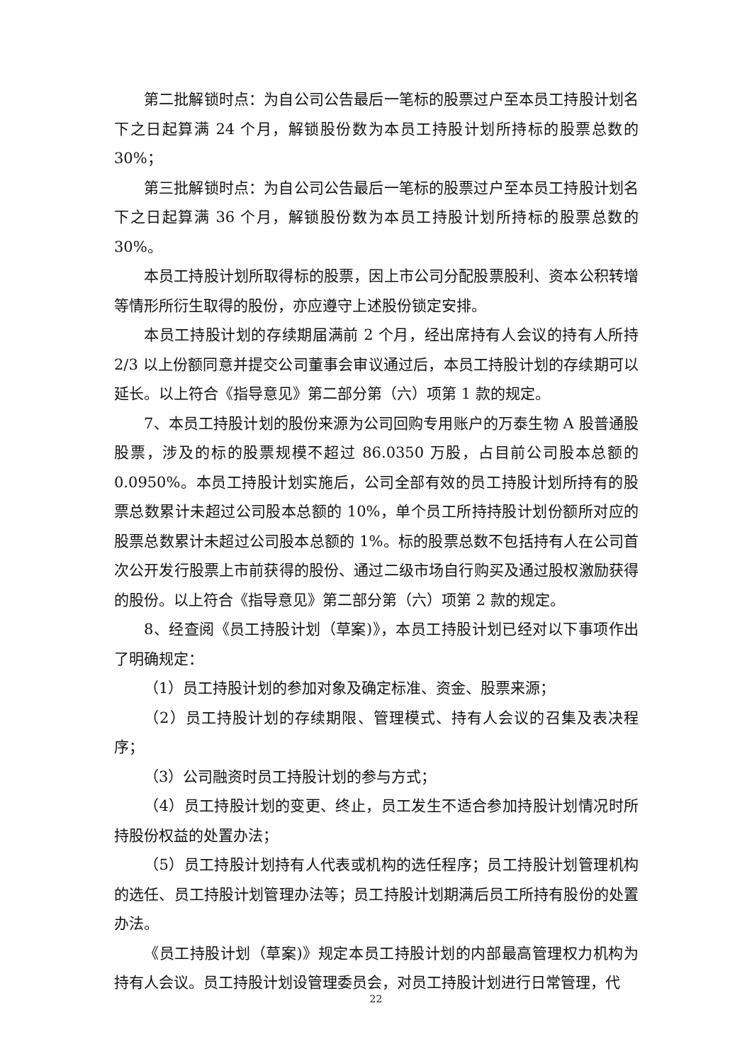第二批解锁时点：为自公司公告最后一笔标的股票过户至本员工持股计划名下之日起算满 24 个月，解锁股份数为本员工持股计划所持标的股票总数的 30%；
第三批解锁时点：为自公司公告最后一笔标的股票过户至本员工持股计划名下之日起算满 36 个月，解锁股份数为本员工持股计划所持标的股票总数的 30%。
本员工持股计划所取得标的股票，因上市公司分配股票股利、资本公积转增等情形所衍生取得的股份，亦应遵守上述股份锁定安排。
本员工持股计划的存续期届满前 2 个月，经出席持有人会议的持有人所持 2/3 以上份额同意并提交公司董事会审议通过后，本员工持股计划的存续期可以延长。以上符合《指导意见》第二部分第（六）项第 1 款的规定。
7、本员工持股计划的股份来源为公司回购专用账户的万泰生物 A 股普通股股票，涉及的标的股票规模不超过 86.0350 万股，占目前公司股本总额的 0.0950%。本员工持股计划实施后，公司全部有效的员工持股计划所持有的股票总数累计未超过公司股本总额的 10%，单个员工所持持股计划份额所对应的股票总数累计未超过公司股本总额的 1%。标的股票总数不包括持有人在公司首次公开发行股票上市前获得的股份、通过二级市场自行购买及通过股权激励获得的股份。以上符合《指导意见》第二部分第（六）项第 2 款的规定。
8、经查阅《员工持股计划（草案)》，本员工持股计划已经对以下事项作出了明确规定：
（1）员工持股计划的参加对象及确定标准、资金、股票来源；
（2）员工持股计划的存续期限、管理模式、持有人会议的召集及表决程序；
（3）公司融资时员工持股计划的参与方式；
（4）员工持股计划的变更、终止，员工发生不适合参加持股计划情况时所持股份权益的处置办法；
（5）员工持股计划持有人代表或机构的选任程序；员工持股计划管理机构的选任、员工持股计划管理办法等；员工持股计划期满后员工所持有股份的处置办法。
《员工持股计划（草案)》规定本员工持股计划的内部最高管理权力机构为持有人会议。员工持股计划设管理委员会，对员工持股计划进行日常管理，代
22